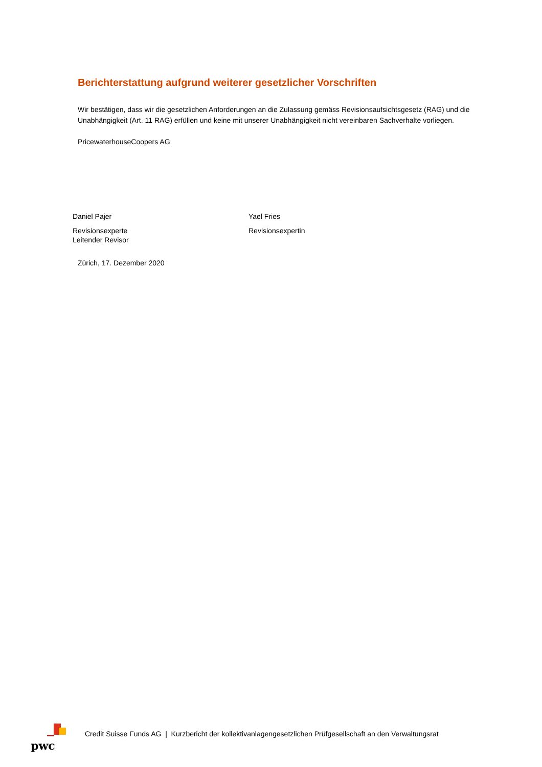Berichterstattung aufgrund weiterer gesetzlicher Vorschriften
Wir bestätigen, dass wir die gesetzlichen Anforderungen an die Zulassung gemäss Revisionsaufsichtsgesetz (RAG) und die Unabhängigkeit (Art. 11 RAG) erfüllen und keine mit unserer Unabhängigkeit nicht vereinbaren Sachverhalte vorliegen.
PricewaterhouseCoopers AG
Daniel Pajer
Revisionsexperte
Leitender Revisor
Yael Fries
Revisionsexpertin
Zürich, 17. Dezember 2020
pwc
Credit Suisse Funds AG | Kurzbericht der kollektivanlagengesetzlichen Prüfgesellschaft an den Verwaltungsrat